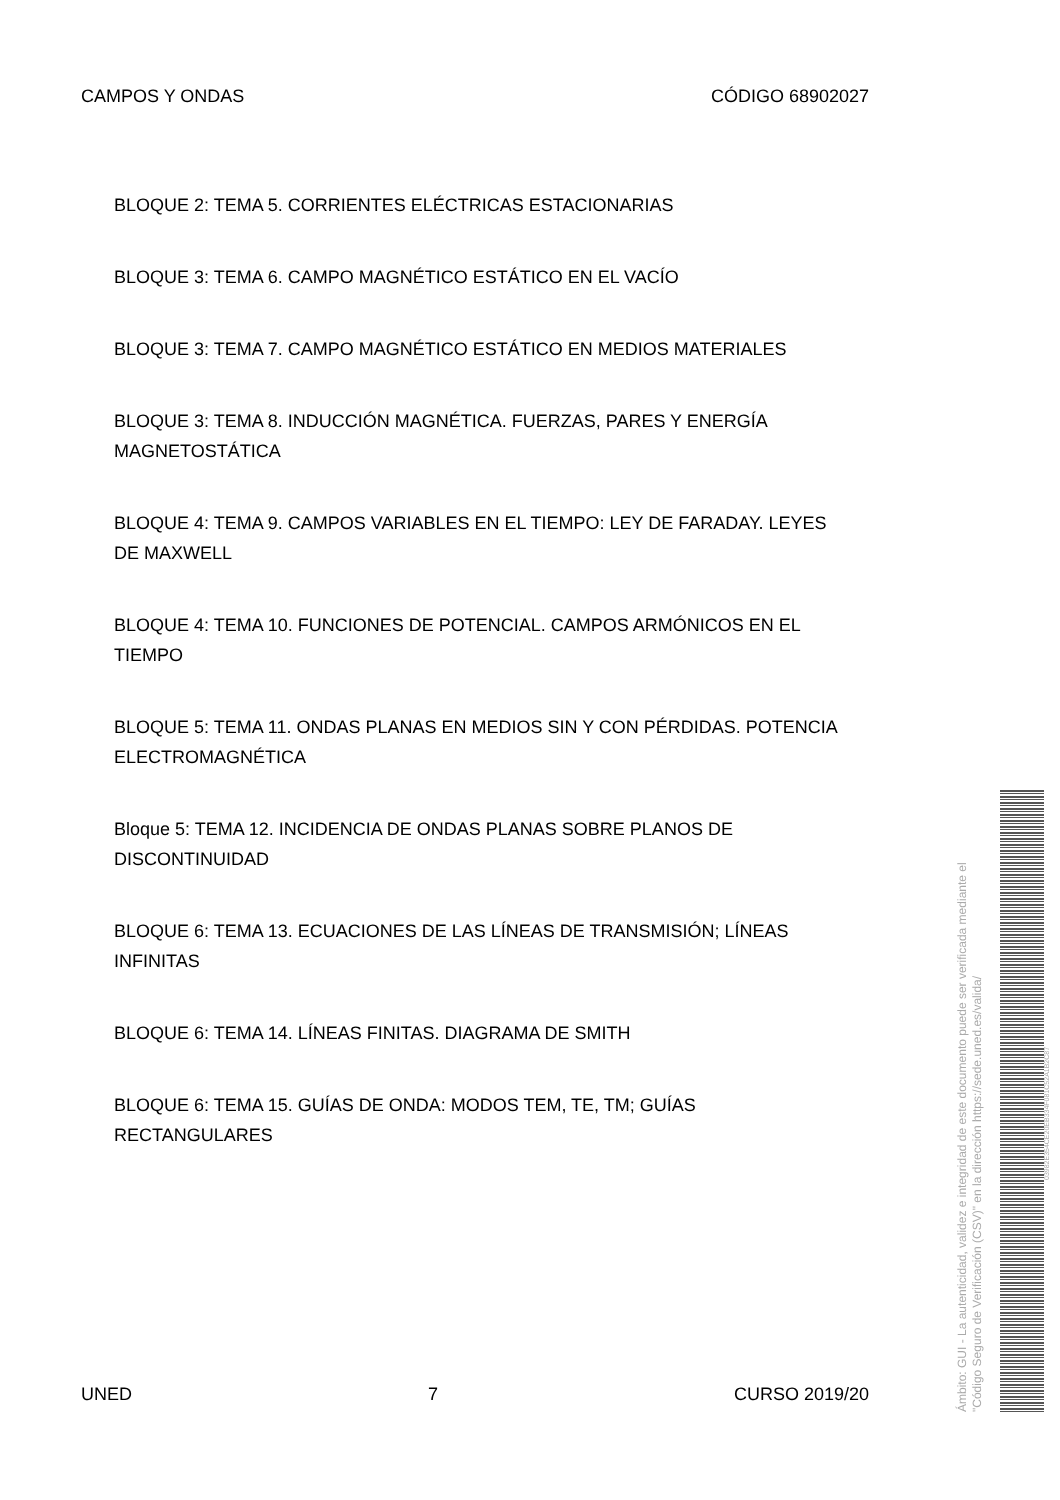CAMPOS Y ONDAS CÓDIGO 68902027
BLOQUE 2: TEMA 5. CORRIENTES ELÉCTRICAS ESTACIONARIAS
BLOQUE 3: TEMA 6. CAMPO MAGNÉTICO ESTÁTICO EN EL VACÍO
BLOQUE 3: TEMA 7. CAMPO MAGNÉTICO ESTÁTICO EN MEDIOS MATERIALES
BLOQUE 3: TEMA 8. INDUCCIÓN MAGNÉTICA. FUERZAS, PARES Y ENERGÍA MAGNETOSTÁTICA
BLOQUE 4: TEMA 9. CAMPOS VARIABLES EN EL TIEMPO: LEY DE FARADAY. LEYES DE MAXWELL
BLOQUE 4: TEMA 10. FUNCIONES DE POTENCIAL. CAMPOS ARMÓNICOS EN EL TIEMPO
BLOQUE 5: TEMA 11. ONDAS PLANAS EN MEDIOS SIN Y CON PÉRDIDAS. POTENCIA ELECTROMAGNÉTICA
Bloque 5: TEMA 12. INCIDENCIA DE ONDAS PLANAS SOBRE PLANOS DE DISCONTINUIDAD
BLOQUE 6: TEMA 13. ECUACIONES DE LAS LÍNEAS DE TRANSMISIÓN; LÍNEAS INFINITAS
BLOQUE 6: TEMA 14. LÍNEAS FINITAS. DIAGRAMA DE SMITH
BLOQUE 6: TEMA 15. GUÍAS DE ONDA: MODOS TEM, TE, TM; GUÍAS RECTANGULARES
UNED 7 CURSO 2019/20
Ámbito: GUI - La autenticidad, validez e integridad de este documento puede ser verificada mediante el "Código Seguro de Verificación (CSV)" en la dirección https://sede.uned.es/valida/
03982E354CE20EB334F081C52A1B2C87